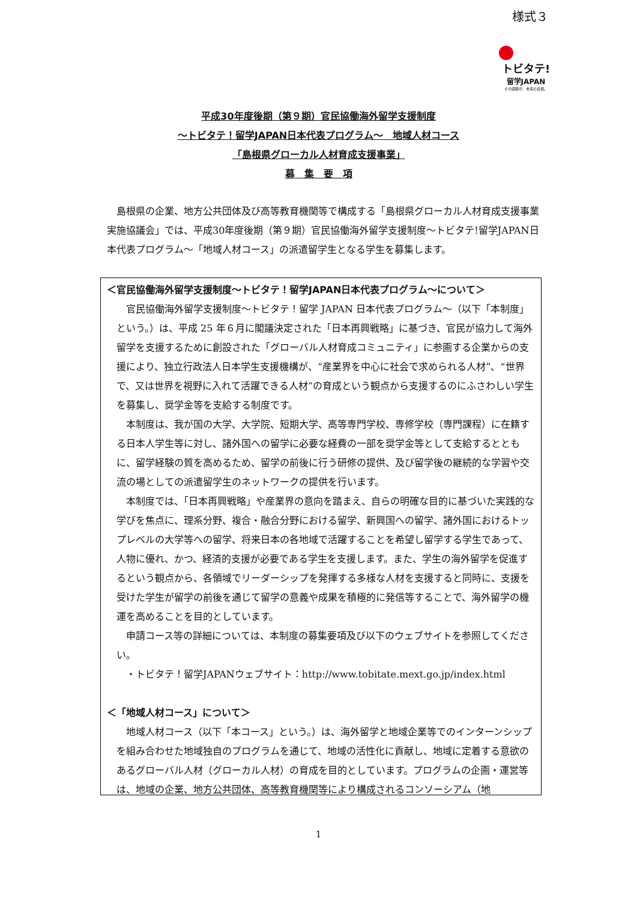様式３
トビタテ!
留学JAPAN
その経験が、未来の自信。
平成30年度後期（第９期）官民協働海外留学支援制度
～トビタテ！留学JAPAN日本代表プログラム～　地域人材コース
「島根県グローカル人材育成支援事業」
募　集　要　項
島根県の企業、地方公共団体及び高等教育機関等で構成する「島根県グローカル人材育成支援事業実施協議会」では、平成30年度後期（第９期）官民協働海外留学支援制度～トビタテ!留学JAPAN日本代表プログラム～「地域人材コース」の派遣留学生となる学生を募集します。
＜官民協働海外留学支援制度～トビタテ！留学JAPAN日本代表プログラム～について＞
官民協働海外留学支援制度～トビタテ！留学 JAPAN 日本代表プログラム～（以下「本制度」という。）は、平成 25 年６月に閣議決定された「日本再興戦略」に基づき、官民が協力して海外留学を支援するために創設された「グローバル人材育成コミュニティ」に参画する企業からの支援により、独立行政法人日本学生支援機構が、“産業界を中心に社会で求められる人材”、“世界で、又は世界を視野に入れて活躍できる人材”の育成という観点から支援するのにふさわしい学生を募集し、奨学金等を支給する制度です。
本制度は、我が国の大学、大学院、短期大学、高等専門学校、専修学校（専門課程）に在籍する日本人学生等に対し、諸外国への留学に必要な経費の一部を奨学金等として支給するとともに、留学経験の質を高めるため、留学の前後に行う研修の提供、及び留学後の継続的な学習や交流の場としての派遣留学生のネットワークの提供を行います。
本制度では、「日本再興戦略」や産業界の意向を踏まえ、自らの明確な目的に基づいた実践的な学びを焦点に、理系分野、複合・融合分野における留学、新興国への留学、諸外国におけるトップレベルの大学等への留学、将来日本の各地域で活躍することを希望し留学する学生であって、人物に優れ、かつ、経済的支援が必要である学生を支援します。また、学生の海外留学を促進するという観点から、各領域でリーダーシップを発揮する多様な人材を支援すると同時に、支援を受けた学生が留学の前後を通じて留学の意義や成果を積極的に発信等することで、海外留学の機運を高めることを目的としています。
申請コース等の詳細については、本制度の募集要項及び以下のウェブサイトを参照してください。
・トビタテ！留学JAPANウェブサイト：http://www.tobitate.mext.go.jp/index.html
＜「地域人材コース」について＞
地域人材コース（以下「本コース」という。）は、海外留学と地域企業等でのインターンシップを組み合わせた地域独自のプログラムを通じて、地域の活性化に貢献し、地域に定着する意欲のあるグローバル人材（グローカル人材）の育成を目的としています。プログラムの企画・運営等は、地域の企業、地方公共団体、高等教育機関等により構成されるコンソーシアム（地
1